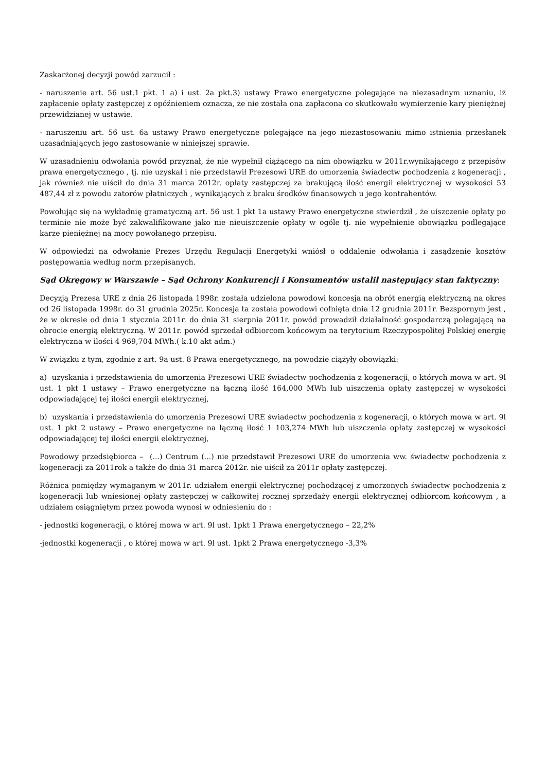Zaskarżonej decyzji powód zarzucił :
- naruszenie art. 56 ust.1 pkt. 1 a) i ust. 2a pkt.3) ustawy Prawo energetyczne polegające na niezasadnym uznaniu, iż zapłacenie opłaty zastępczej z opóźnieniem oznacza, że nie została ona zapłacona co skutkowało wymierzenie kary pieniężnej przewidzianej w ustawie.
- naruszeniu art. 56 ust. 6a ustawy Prawo energetyczne polegające na jego niezastosowaniu mimo istnienia przesłanek uzasadniających jego zastosowanie w niniejszej sprawie.
W uzasadnieniu odwołania powód przyznał, że nie wypełnił ciążącego na nim obowiązku w 2011r.wynikającego z przepisów prawa energetycznego , tj. nie uzyskał i nie przedstawił Prezesowi URE do umorzenia świadectw pochodzenia z kogeneracji , jak również nie uiścił do dnia 31 marca 2012r. opłaty zastępczej za brakującą ilość energii elektrycznej w wysokości 53 487,44 zł z powodu zatorów płatniczych , wynikających z braku środków finansowych u jego kontrahentów.
Powołując się na wykładnię gramatyczną art. 56 ust 1 pkt 1a ustawy Prawo energetyczne stwierdził , że uiszczenie opłaty po terminie nie może być zakwalifikowane jako nie nieuiszczenie opłaty w ogóle tj. nie wypełnienie obowiązku podlegające karze pieniężnej na mocy powołanego przepisu.
W odpowiedzi na odwołanie Prezes Urzędu Regulacji Energetyki wniósł o oddalenie odwołania i zasądzenie kosztów postępowania według norm przepisanych.
Sąd Okręgowy w Warszawie – Sąd Ochrony Konkurencji i Konsumentów ustalił następujący stan faktyczny:
Decyzją Prezesa URE z dnia 26 listopada 1998r. została udzielona powodowi koncesja na obrót energią elektryczną na okres od 26 listopada 1998r. do 31 grudnia 2025r. Koncesja ta została powodowi cofnięta dnia 12 grudnia 2011r. Bezspornym jest , że w okresie od dnia 1 stycznia 2011r. do dnia 31 sierpnia 2011r. powód prowadził działalność gospodarczą polegającą na obrocie energią elektryczną. W 2011r. powód sprzedał odbiorcom końcowym na terytorium Rzeczypospolitej Polskiej energię elektryczna w ilości 4 969,704 MWh.( k.10 akt adm.)
W związku z tym, zgodnie z art. 9a ust. 8 Prawa energetycznego, na powodzie ciążyły obowiązki:
a) uzyskania i przedstawienia do umorzenia Prezesowi URE świadectw pochodzenia z kogeneracji, o których mowa w art. 9l ust. 1 pkt 1 ustawy – Prawo energetyczne na łączną ilość 164,000 MWh lub uiszczenia opłaty zastępczej w wysokości odpowiadającej tej ilości energii elektrycznej,
b) uzyskania i przedstawienia do umorzenia Prezesowi URE świadectw pochodzenia z kogeneracji, o których mowa w art. 9l ust. 1 pkt 2 ustawy – Prawo energetyczne na łączną ilość 1 103,274 MWh lub uiszczenia opłaty zastępczej w wysokości odpowiadającej tej ilości energii elektrycznej,
Powodowy przedsiębiorca – (...) Centrum (...) nie przedstawił Prezesowi URE do umorzenia ww. świadectw pochodzenia z kogeneracji za 2011rok a także do dnia 31 marca 2012r. nie uiścił za 2011r opłaty zastępczej.
Różnica pomiędzy wymaganym w 2011r. udziałem energii elektrycznej pochodzącej z umorzonych świadectw pochodzenia z kogeneracji lub wniesionej opłaty zastępczej w całkowitej rocznej sprzedaży energii elektrycznej odbiorcom końcowym , a udziałem osiągniętym przez powoda wynosi w odniesieniu do :
- jednostki kogeneracji, o której mowa w art. 9l ust. 1pkt 1 Prawa energetycznego – 22,2%
-jednostki kogeneracji , o której mowa w art. 9l ust. 1pkt 2 Prawa energetycznego -3,3%